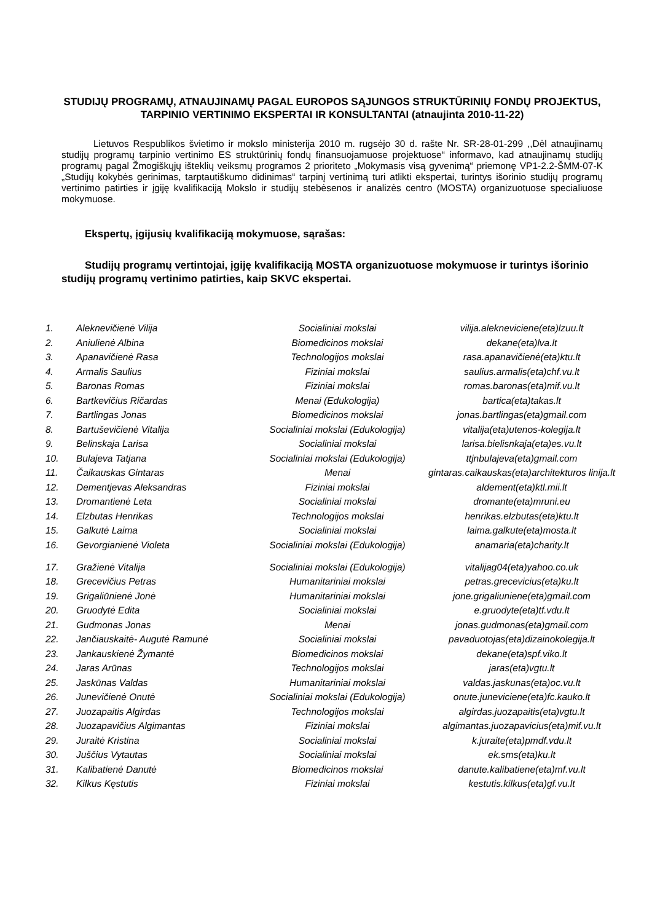STUDIJŲ PROGRAMŲ, ATNAUJINAMŲ PAGAL EUROPOS SĄJUNGOS STRUKTŪRINIŲ FONDŲ PROJEKTUS, TARPINIO VERTINIMO EKSPERTAI IR KONSULTANTAI (atnaujinta 2010-11-22)
Lietuvos Respublikos švietimo ir mokslo ministerija 2010 m. rugsėjo 30 d. rašte Nr. SR-28-01-299 ,,Dėl atnaujinamų studijų programų tarpinio vertinimo ES struktūrinių fondų finansuojamuose projektuose“ informavo, kad atnaujinamų studijų programų pagal Žmogiškųjų išteklių veiksmų programos 2 prioriteto „Mokymasis visą gyvenimą“ priemonę VP1-2.2-ŠMM-07-K „Studijų kokybės gerinimas, tarptautiškumo didinimas“ tarpinį vertinimą turi atlikti ekspertai, turintys išorinio studijų programų vertinimo patirties ir įgiję kvalifikaciją Mokslo ir studijų stebėsenos ir analizės centro (MOSTA) organizuotuose specialiuose mokymuose.
Ekspertų, įgijusių kvalifikaciją mokymuose, sąrašas:
Studijų programų vertintojai, įgiję kvalifikaciją MOSTA organizuotuose mokymuose ir turintys išorinio studijų programų vertinimo patirties, kaip SKVC ekspertai.
| 1. | Aleknevičienė Vilija | Socialiniai mokslai | vilija.alekneviciene(eta)lzuu.lt |
| 2. | Aniulienė Albina | Biomedicinos mokslai | dekane(eta)lva.lt |
| 3. | Apanavičienė Rasa | Technologijos mokslai | rasa.apanavičienė(eta)ktu.lt |
| 4. | Armalis Saulius | Fiziniai mokslai | saulius.armalis(eta)chf.vu.lt |
| 5. | Baronas Romas | Fiziniai mokslai | romas.baronas(eta)mif.vu.lt |
| 6. | Bartkevičius Ričardas | Menai (Edukologija) | bartica(eta)takas.lt |
| 7. | Bartlingas Jonas | Biomedicinos mokslai | jonas.bartlingas(eta)gmail.com |
| 8. | Bartuševičienė Vitalija | Socialiniai mokslai (Edukologija) | vitalija(eta)utenos-kolegija.lt |
| 9. | Belinskaja Larisa | Socialiniai mokslai | larisa.bielisnkaja(eta)es.vu.lt |
| 10. | Bulajeva Tatjana | Socialiniai mokslai (Edukologija) | ttjnbulajeva(eta)gmail.com |
| 11. | Čaikauskas Gintaras | Menai | gintaras.caikauskas(eta)architekturos linija.lt |
| 12. | Dementjevas Aleksandras | Fiziniai mokslai | aldement(eta)ktl.mii.lt |
| 13. | Dromantienė Leta | Socialiniai mokslai | dromante(eta)mruni.eu |
| 14. | Elzbutas Henrikas | Technologijos mokslai | henrikas.elzbutas(eta)ktu.lt |
| 15. | Galkutė Laima | Socialiniai mokslai | laima.galkute(eta)mosta.lt |
| 16. | Gevorgianienė Violeta | Socialiniai mokslai (Edukologija) | anamaria(eta)charity.lt |
| 17. | Gražienė Vitalija | Socialiniai mokslai (Edukologija) | vitalijag04(eta)yahoo.co.uk |
| 18. | Grecevičius Petras | Humanitariniai mokslai | petras.grecevicius(eta)ku.lt |
| 19. | Grigaliūnienė Jonė | Humanitariniai mokslai | jone.grigaliuniene(eta)gmail.com |
| 20. | Gruodytė Edita | Socialiniai mokslai | e.gruodyte(eta)tf.vdu.lt |
| 21. | Gudmonas Jonas | Menai | jonas.gudmonas(eta)gmail.com |
| 22. | Jančiauskaitė- Augutė Ramunė | Socialiniai mokslai | pavaduotojas(eta)dizainokolegija.lt |
| 23. | Jankauskienė Žymantė | Biomedicinos mokslai | dekane(eta)spf.viko.lt |
| 24. | Jaras Arūnas | Technologijos mokslai | jaras(eta)vgtu.lt |
| 25. | Jaskūnas Valdas | Humanitariniai mokslai | valdas.jaskunas(eta)oc.vu.lt |
| 26. | Junevičienė Onutė | Socialiniai mokslai (Edukologija) | onute.juneviciene(eta)fc.kauko.lt |
| 27. | Juozapaitis Algirdas | Technologijos mokslai | algirdas.juozapaitis(eta)vgtu.lt |
| 28. | Juozapavičius Algimantas | Fiziniai mokslai | algimantas.juozapavicius(eta)mif.vu.lt |
| 29. | Juraitė Kristina | Socialiniai mokslai | k.juraite(eta)pmdf.vdu.lt |
| 30. | Juščius Vytautas | Socialiniai mokslai | ek.sms(eta)ku.lt |
| 31. | Kalibatienė Danutė | Biomedicinos mokslai | danute.kalibatiene(eta)mf.vu.lt |
| 32. | Kilkus Kęstutis | Fiziniai mokslai | kestutis.kilkus(eta)gf.vu.lt |